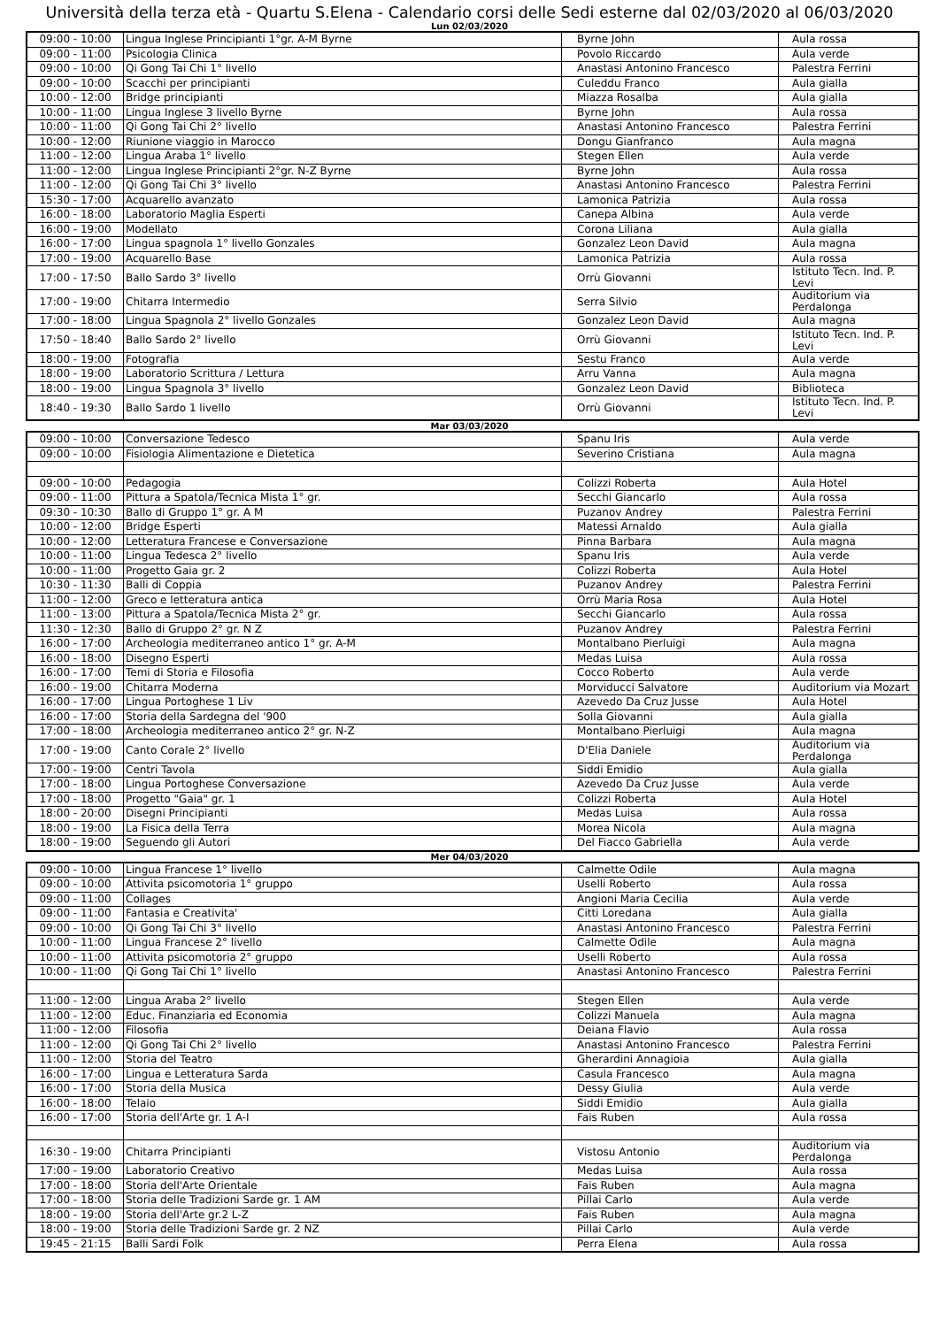Università della terza età - Quartu S.Elena - Calendario corsi delle Sedi esterne dal 02/03/2020 al 06/03/2020
Lun 02/03/2020
| 09:00 - 10:00 | Lingua Inglese Principianti 1°gr. A-M Byrne | Byrne John | Aula rossa |
| 09:00 - 11:00 | Psicologia Clinica | Povolo Riccardo | Aula verde |
| 09:00 - 10:00 | Qi Gong Tai Chi 1° livello | Anastasi Antonino Francesco | Palestra Ferrini |
| 09:00 - 10:00 | Scacchi per principianti | Culeddu Franco | Aula gialla |
| 10:00 - 12:00 | Bridge principianti | Miazza Rosalba | Aula gialla |
| 10:00 - 11:00 | Lingua Inglese 3 livello Byrne | Byrne John | Aula rossa |
| 10:00 - 11:00 | Qi Gong Tai Chi 2° livello | Anastasi Antonino Francesco | Palestra Ferrini |
| 10:00 - 12:00 | Riunione viaggio in Marocco | Dongu Gianfranco | Aula magna |
| 11:00 - 12:00 | Lingua Araba 1° livello | Stegen Ellen | Aula verde |
| 11:00 - 12:00 | Lingua Inglese Principianti 2°gr. N-Z Byrne | Byrne John | Aula rossa |
| 11:00 - 12:00 | Qi Gong Tai Chi 3° livello | Anastasi Antonino Francesco | Palestra Ferrini |
| 15:30 - 17:00 | Acquarello avanzato | Lamonica Patrizia | Aula rossa |
| 16:00 - 18:00 | Laboratorio Maglia Esperti | Canepa Albina | Aula verde |
| 16:00 - 19:00 | Modellato | Corona Liliana | Aula gialla |
| 16:00 - 17:00 | Lingua spagnola 1° livello Gonzales | Gonzalez Leon David | Aula magna |
| 17:00 - 19:00 | Acquarello Base | Lamonica Patrizia | Aula rossa |
| 17:00 - 17:50 | Ballo Sardo 3° livello | Orrù Giovanni | Istituto Tecn. Ind. P. Levi |
| 17:00 - 19:00 | Chitarra Intermedio | Serra Silvio | Auditorium via Perdalonga |
| 17:00 - 18:00 | Lingua Spagnola 2° livello Gonzales | Gonzalez Leon David | Aula magna |
| 17:50 - 18:40 | Ballo Sardo 2° livello | Orrù Giovanni | Istituto Tecn. Ind. P. Levi |
| 18:00 - 19:00 | Fotografia | Sestu Franco | Aula verde |
| 18:00 - 19:00 | Laboratorio Scrittura / Lettura | Arru Vanna | Aula magna |
| 18:00 - 19:00 | Lingua Spagnola 3° livello | Gonzalez Leon David | Biblioteca |
| 18:40 - 19:30 | Ballo Sardo 1 livello | Orrù Giovanni | Istituto Tecn. Ind. P. Levi |
Mar 03/03/2020
| 09:00 - 10:00 | Conversazione Tedesco | Spanu Iris | Aula verde |
| 09:00 - 10:00 | Fisiologia Alimentazione e Dietetica | Severino Cristiana | Aula magna |
| 09:00 - 10:00 | Pedagogia | Colizzi Roberta | Aula Hotel |
| 09:00 - 11:00 | Pittura a Spatola/Tecnica Mista 1° gr. | Secchi Giancarlo | Aula rossa |
| 09:30 - 10:30 | Ballo di Gruppo 1° gr. A M | Puzanov Andrey | Palestra Ferrini |
| 10:00 - 12:00 | Bridge Esperti | Matessi Arnaldo | Aula gialla |
| 10:00 - 12:00 | Letteratura Francese e Conversazione | Pinna Barbara | Aula magna |
| 10:00 - 11:00 | Lingua Tedesca 2° livello | Spanu Iris | Aula verde |
| 10:00 - 11:00 | Progetto Gaia gr. 2 | Colizzi Roberta | Aula Hotel |
| 10:30 - 11:30 | Balli di Coppia | Puzanov Andrey | Palestra Ferrini |
| 11:00 - 12:00 | Greco e letteratura antica | Orrù Maria Rosa | Aula Hotel |
| 11:00 - 13:00 | Pittura a Spatola/Tecnica Mista 2° gr. | Secchi Giancarlo | Aula rossa |
| 11:30 - 12:30 | Ballo di Gruppo 2° gr. N Z | Puzanov Andrey | Palestra Ferrini |
| 16:00 - 17:00 | Archeologia mediterraneo antico 1° gr. A-M | Montalbano Pierluigi | Aula magna |
| 16:00 - 18:00 | Disegno Esperti | Medas Luisa | Aula rossa |
| 16:00 - 17:00 | Temi di Storia e Filosofia | Cocco Roberto | Aula verde |
| 16:00 - 19:00 | Chitarra Moderna | Morviducci Salvatore | Auditorium via Mozart |
| 16:00 - 17:00 | Lingua Portoghese 1 Liv | Azevedo Da Cruz Jusse | Aula Hotel |
| 16:00 - 17:00 | Storia della Sardegna del '900 | Solla Giovanni | Aula gialla |
| 17:00 - 18:00 | Archeologia mediterraneo antico 2° gr. N-Z | Montalbano Pierluigi | Aula magna |
| 17:00 - 19:00 | Canto Corale 2° livello | D'Elia Daniele | Auditorium via Perdalonga |
| 17:00 - 19:00 | Centri Tavola | Siddi Emidio | Aula gialla |
| 17:00 - 18:00 | Lingua Portoghese Conversazione | Azevedo Da Cruz Jusse | Aula verde |
| 17:00 - 18:00 | Progetto "Gaia" gr. 1 | Colizzi Roberta | Aula Hotel |
| 18:00 - 20:00 | Disegni Principianti | Medas Luisa | Aula rossa |
| 18:00 - 19:00 | La Fisica della Terra | Morea Nicola | Aula magna |
| 18:00 - 19:00 | Seguendo gli Autori | Del Fiacco Gabriella | Aula verde |
Mer 04/03/2020
| 09:00 - 10:00 | Lingua Francese 1° livello | Calmette Odile | Aula magna |
| 09:00 - 10:00 | Attivita psicomotoria 1° gruppo | Uselli Roberto | Aula rossa |
| 09:00 - 11:00 | Collages | Angioni Maria Cecilia | Aula verde |
| 09:00 - 11:00 | Fantasia e Creativita' | Citti Loredana | Aula gialla |
| 09:00 - 10:00 | Qi Gong Tai Chi 3° livello | Anastasi Antonino Francesco | Palestra Ferrini |
| 10:00 - 11:00 | Lingua Francese 2° livello | Calmette Odile | Aula magna |
| 10:00 - 11:00 | Attivita psicomotoria 2° gruppo | Uselli Roberto | Aula rossa |
| 10:00 - 11:00 | Qi Gong Tai Chi 1° livello | Anastasi Antonino Francesco | Palestra Ferrini |
| 11:00 - 12:00 | Lingua Araba 2° livello | Stegen Ellen | Aula verde |
| 11:00 - 12:00 | Educ. Finanziaria ed Economia | Colizzi Manuela | Aula magna |
| 11:00 - 12:00 | Filosofia | Deiana Flavio | Aula rossa |
| 11:00 - 12:00 | Qi Gong Tai Chi 2° livello | Anastasi Antonino Francesco | Palestra Ferrini |
| 11:00 - 12:00 | Storia del Teatro | Gherardini Annagioia | Aula gialla |
| 16:00 - 17:00 | Lingua e Letteratura Sarda | Casula Francesco | Aula magna |
| 16:00 - 17:00 | Storia della Musica | Dessy Giulia | Aula verde |
| 16:00 - 18:00 | Telaio | Siddi Emidio | Aula gialla |
| 16:00 - 17:00 | Storia dell'Arte gr. 1 A-I | Fais Ruben | Aula rossa |
| 16:30 - 19:00 | Chitarra Principianti | Vistosu Antonio | Auditorium via Perdalonga |
| 17:00 - 19:00 | Laboratorio Creativo | Medas Luisa | Aula rossa |
| 17:00 - 18:00 | Storia dell'Arte Orientale | Fais Ruben | Aula magna |
| 17:00 - 18:00 | Storia delle Tradizioni Sarde gr. 1 AM | Pillai Carlo | Aula verde |
| 18:00 - 19:00 | Storia dell'Arte gr.2 L-Z | Fais Ruben | Aula magna |
| 18:00 - 19:00 | Storia delle Tradizioni Sarde gr. 2 NZ | Pillai Carlo | Aula verde |
| 19:45 - 21:15 | Balli Sardi Folk | Perra Elena | Aula rossa |